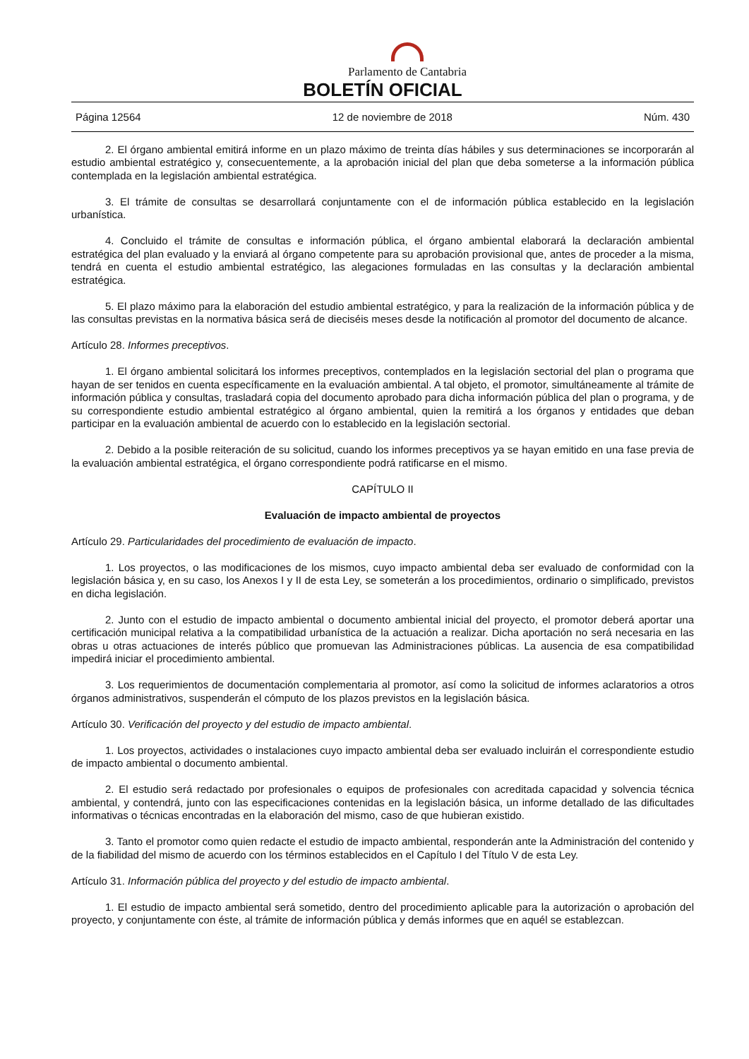Parlamento de Cantabria
BOLETÍN OFICIAL
Página 12564 12 de noviembre de 2018 Núm. 430
2. El órgano ambiental emitirá informe en un plazo máximo de treinta días hábiles y sus determinaciones se incorporarán al estudio ambiental estratégico y, consecuentemente, a la aprobación inicial del plan que deba someterse a la información pública contemplada en la legislación ambiental estratégica.
3. El trámite de consultas se desarrollará conjuntamente con el de información pública establecido en la legislación urbanística.
4. Concluido el trámite de consultas e información pública, el órgano ambiental elaborará la declaración ambiental estratégica del plan evaluado y la enviará al órgano competente para su aprobación provisional que, antes de proceder a la misma, tendrá en cuenta el estudio ambiental estratégico, las alegaciones formuladas en las consultas y la declaración ambiental estratégica.
5. El plazo máximo para la elaboración del estudio ambiental estratégico, y para la realización de la información pública y de las consultas previstas en la normativa básica será de dieciséis meses desde la notificación al promotor del documento de alcance.
Artículo 28. Informes preceptivos.
1. El órgano ambiental solicitará los informes preceptivos, contemplados en la legislación sectorial del plan o programa que hayan de ser tenidos en cuenta específicamente en la evaluación ambiental. A tal objeto, el promotor, simultáneamente al trámite de información pública y consultas, trasladará copia del documento aprobado para dicha información pública del plan o programa, y de su correspondiente estudio ambiental estratégico al órgano ambiental, quien la remitirá a los órganos y entidades que deban participar en la evaluación ambiental de acuerdo con lo establecido en la legislación sectorial.
2. Debido a la posible reiteración de su solicitud, cuando los informes preceptivos ya se hayan emitido en una fase previa de la evaluación ambiental estratégica, el órgano correspondiente podrá ratificarse en el mismo.
CAPÍTULO II
Evaluación de impacto ambiental de proyectos
Artículo 29. Particularidades del procedimiento de evaluación de impacto.
1. Los proyectos, o las modificaciones de los mismos, cuyo impacto ambiental deba ser evaluado de conformidad con la legislación básica y, en su caso, los Anexos I y II de esta Ley, se someterán a los procedimientos, ordinario o simplificado, previstos en dicha legislación.
2. Junto con el estudio de impacto ambiental o documento ambiental inicial del proyecto, el promotor deberá aportar una certificación municipal relativa a la compatibilidad urbanística de la actuación a realizar. Dicha aportación no será necesaria en las obras u otras actuaciones de interés público que promuevan las Administraciones públicas. La ausencia de esa compatibilidad impedirá iniciar el procedimiento ambiental.
3. Los requerimientos de documentación complementaria al promotor, así como la solicitud de informes aclaratorios a otros órganos administrativos, suspenderán el cómputo de los plazos previstos en la legislación básica.
Artículo 30. Verificación del proyecto y del estudio de impacto ambiental.
1. Los proyectos, actividades o instalaciones cuyo impacto ambiental deba ser evaluado incluirán el correspondiente estudio de impacto ambiental o documento ambiental.
2. El estudio será redactado por profesionales o equipos de profesionales con acreditada capacidad y solvencia técnica ambiental, y contendrá, junto con las especificaciones contenidas en la legislación básica, un informe detallado de las dificultades informativas o técnicas encontradas en la elaboración del mismo, caso de que hubieran existido.
3. Tanto el promotor como quien redacte el estudio de impacto ambiental, responderán ante la Administración del contenido y de la fiabilidad del mismo de acuerdo con los términos establecidos en el Capítulo I del Título V de esta Ley.
Artículo 31. Información pública del proyecto y del estudio de impacto ambiental.
1. El estudio de impacto ambiental será sometido, dentro del procedimiento aplicable para la autorización o aprobación del proyecto, y conjuntamente con éste, al trámite de información pública y demás informes que en aquél se establezcan.